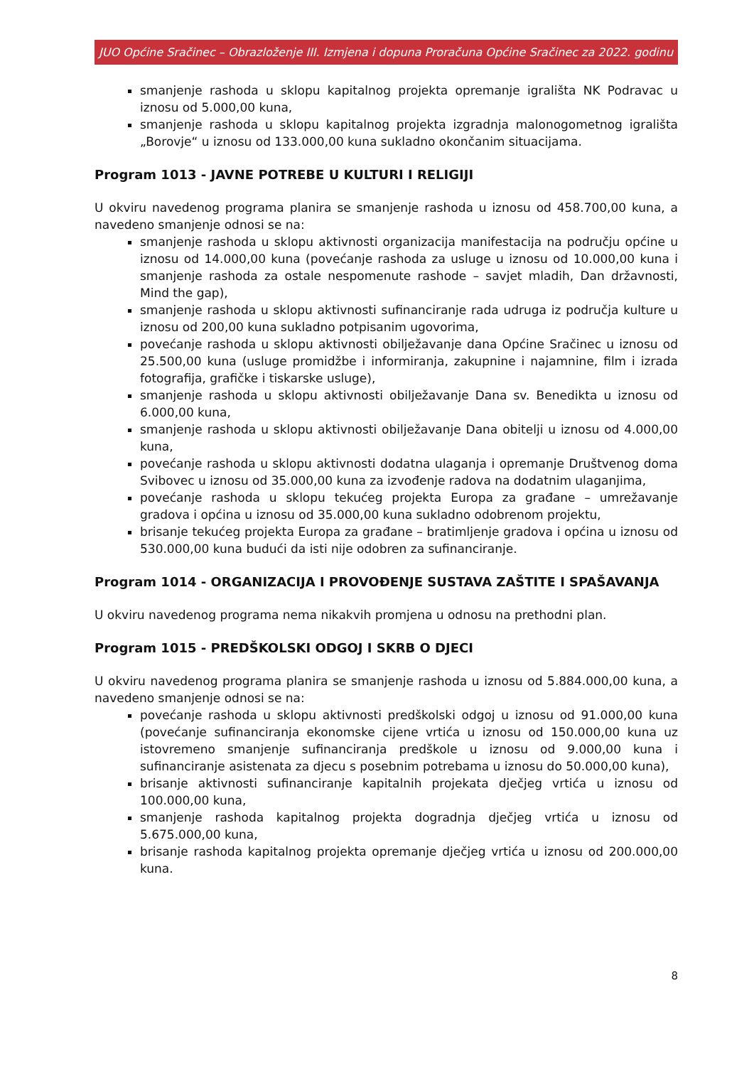JUO Općine Sračinec – Obrazloženje III. Izmjena i dopuna Proračuna Općine Sračinec za 2022. godinu
smanjenje rashoda u sklopu kapitalnog projekta opremanje igrališta NK Podravac u iznosu od 5.000,00 kuna,
smanjenje rashoda u sklopu kapitalnog projekta izgradnja malonogometnog igrališta „Borovje“ u iznosu od 133.000,00 kuna sukladno okončanim situacijama.
Program 1013 - JAVNE POTREBE U KULTURI I RELIGIJI
U okviru navedenog programa planira se smanjenje rashoda u iznosu od 458.700,00 kuna, a navedeno smanjenje odnosi se na:
smanjenje rashoda u sklopu aktivnosti organizacija manifestacija na području općine u iznosu od 14.000,00 kuna (povećanje rashoda za usluge u iznosu od 10.000,00 kuna i smanjenje rashoda za ostale nespomenute rashode – savjet mladih, Dan državnosti, Mind the gap),
smanjenje rashoda u sklopu aktivnosti sufinanciranje rada udruga iz područja kulture u iznosu od 200,00 kuna sukladno potpisanim ugovorima,
povećanje rashoda u sklopu aktivnosti obilježavanje dana Općine Sračinec u iznosu od 25.500,00 kuna (usluge promidžbe i informiranja, zakupnine i najamnine, film i izrada fotografija, grafičke i tiskarske usluge),
smanjenje rashoda u sklopu aktivnosti obilježavanje Dana sv. Benedikta u iznosu od 6.000,00 kuna,
smanjenje rashoda u sklopu aktivnosti obilježavanje Dana obitelji u iznosu od 4.000,00 kuna,
povećanje rashoda u sklopu aktivnosti dodatna ulaganja i opremanje Društvenog doma Svibovec u iznosu od 35.000,00 kuna za izvođenje radova na dodatnim ulaganjima,
povećanje rashoda u sklopu tekućeg projekta Europa za građane – umrežavanje gradova i općina u iznosu od 35.000,00 kuna sukladno odobrenom projektu,
brisanje tekućeg projekta Europa za građane – bratimljenje gradova i općina u iznosu od 530.000,00 kuna budući da isti nije odobren za sufinanciranje.
Program 1014 - ORGANIZACIJA I PROVOĐENJE SUSTAVA ZAŠTITE I SPAŠAVANJA
U okviru navedenog programa nema nikakvih promjena u odnosu na prethodni plan.
Program 1015 - PREDŠKOLSKI ODGOJ I SKRB O DJECI
U okviru navedenog programa planira se smanjenje rashoda u iznosu od 5.884.000,00 kuna, a navedeno smanjenje odnosi se na:
povećanje rashoda u sklopu aktivnosti predškolski odgoj u iznosu od 91.000,00 kuna (povećanje sufinanciranja ekonomske cijene vrtića u iznosu od 150.000,00 kuna uz istovremeno smanjenje sufinanciranja predškole u iznosu od 9.000,00 kuna i sufinanciranje asistenata za djecu s posebnim potrebama u iznosu do 50.000,00 kuna),
brisanje aktivnosti sufinanciranje kapitalnih projekata dječjeg vrtića u iznosu od 100.000,00 kuna,
smanjenje rashoda kapitalnog projekta dogradnja dječjeg vrtića u iznosu od 5.675.000,00 kuna,
brisanje rashoda kapitalnog projekta opremanje dječjeg vrtića u iznosu od 200.000,00 kuna.
8